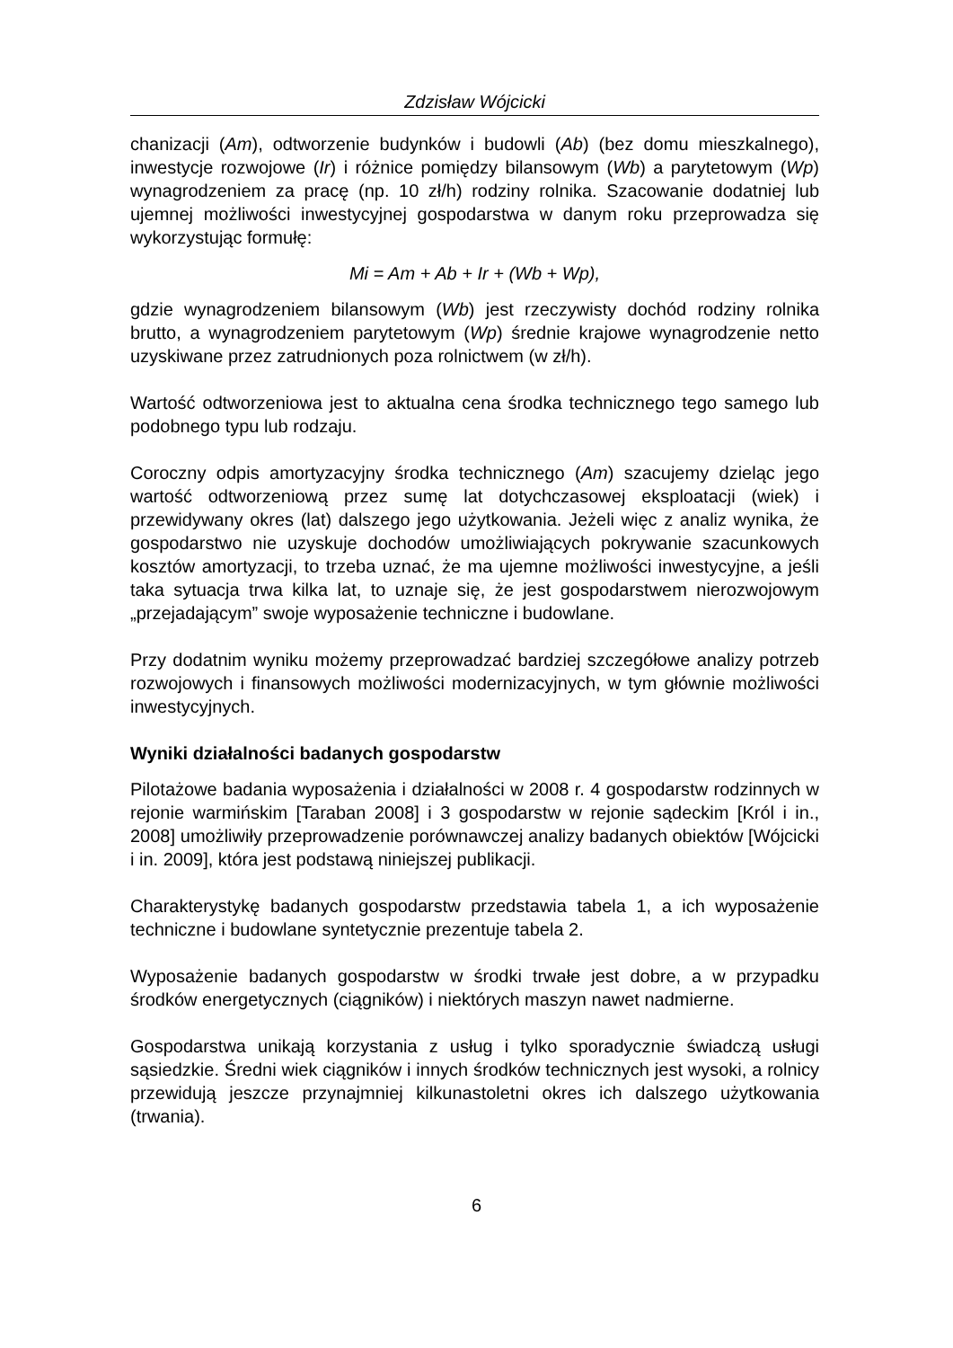Zdzisław Wójcicki
chanizacji (Am), odtworzenie budynków i budowli (Ab) (bez domu mieszkalnego), inwestycje rozwojowe (Ir) i różnice pomiędzy bilansowym (Wb) a parytetowym (Wp) wynagrodzeniem za pracę (np. 10 zł/h) rodziny rolnika. Szacowanie dodatniej lub ujemnej możliwości inwestycyjnej gospodarstwa w danym roku przeprowadza się wykorzystując formułę:
Mi = Am + Ab + Ir + (Wb + Wp),
gdzie wynagrodzeniem bilansowym (Wb) jest rzeczywisty dochód rodziny rolnika brutto, a wynagrodzeniem parytetowym (Wp) średnie krajowe wynagrodzenie netto uzyskiwane przez zatrudnionych poza rolnictwem (w zł/h).
Wartość odtworzeniowa jest to aktualna cena środka technicznego tego samego lub podobnego typu lub rodzaju.
Coroczny odpis amortyzacyjny środka technicznego (Am) szacujemy dzieląc jego wartość odtworzeniową przez sumę lat dotychczasowej eksploatacji (wiek) i przewidywany okres (lat) dalszego jego użytkowania. Jeżeli więc z analiz wynika, że gospodarstwo nie uzyskuje dochodów umożliwiających pokrywanie szacunkowych kosztów amortyzacji, to trzeba uznać, że ma ujemne możliwości inwestycyjne, a jeśli taka sytuacja trwa kilka lat, to uznaje się, że jest gospodarstwem nierozwojowym „przejadającym” swoje wyposażenie techniczne i budowlane.
Przy dodatnim wyniku możemy przeprowadzać bardziej szczegółowe analizy potrzeb rozwojowych i finansowych możliwości modernizacyjnych, w tym głównie możliwości inwestycyjnych.
Wyniki działalności badanych gospodarstw
Pilotażowe badania wyposażenia i działalności w 2008 r. 4 gospodarstw rodzinnych w rejonie warmińskim [Taraban 2008] i 3 gospodarstw w rejonie sądeckim [Król i in., 2008] umożliwiły przeprowadzenie porównawczej analizy badanych obiektów [Wójcicki i in. 2009], która jest podstawą niniejszej publikacji.
Charakterystykę badanych gospodarstw przedstawia tabela 1, a ich wyposażenie techniczne i budowlane syntetycznie prezentuje tabela 2.
Wyposażenie badanych gospodarstw w środki trwałe jest dobre, a w przypadku środków energetycznych (ciągników) i niektórych maszyn nawet nadmierne.
Gospodarstwa unikają korzystania z usług i tylko sporadycznie świadczą usługi sąsiedzkie. Średni wiek ciągników i innych środków technicznych jest wysoki, a rolnicy przewidują jeszcze przynajmniej kilkunastoletni okres ich dalszego użytkowania (trwania).
6